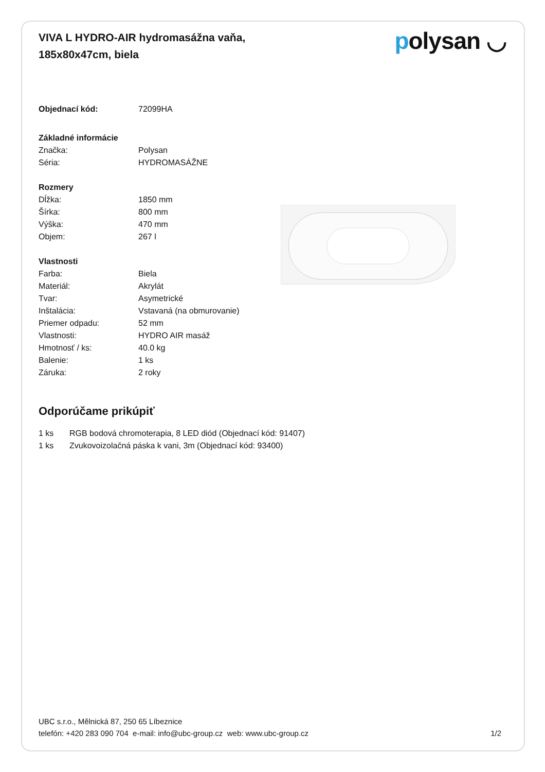VIVA L HYDRO-AIR hydromasážna vaňa,
185x80x47cm, biela
polysan ◡
| Objednací kód: | 72099HA |
| Základné informácie | |
| Značka: | Polysan |
| Séria: | HYDROMASÁŽNE |
| Rozmery | |
| Dĺžka: | 1850 mm |
| Šírka: | 800 mm |
| Výška: | 470 mm |
| Objem: | 267 l |
| Vlastnosti | |
| Farba: | Biela |
| Materiál: | Akrylát |
| Tvar: | Asymetrické |
| Inštalácia: | Vstavaná (na obmurovanie) |
| Priemer odpadu: | 52 mm |
| Vlastnosti: | HYDRO AIR masáž |
| Hmotnosť / ks: | 40.0 kg |
| Balenie: | 1 ks |
| Záruka: | 2 roky |
Odporúčame prikúpiť
| 1 ks | RGB bodová chromoterapia, 8 LED diód (Objednací kód: 91407) |
| 1 ks | Zvukovoizolačná páska k vani, 3m (Objednací kód: 93400) |
UBC s.r.o., Mělnická 87, 250 65 Líbeznice
telefón: +420 283 090 704 e-mail: info@ubc-group.cz web: www.ubc-group.cz 1/2